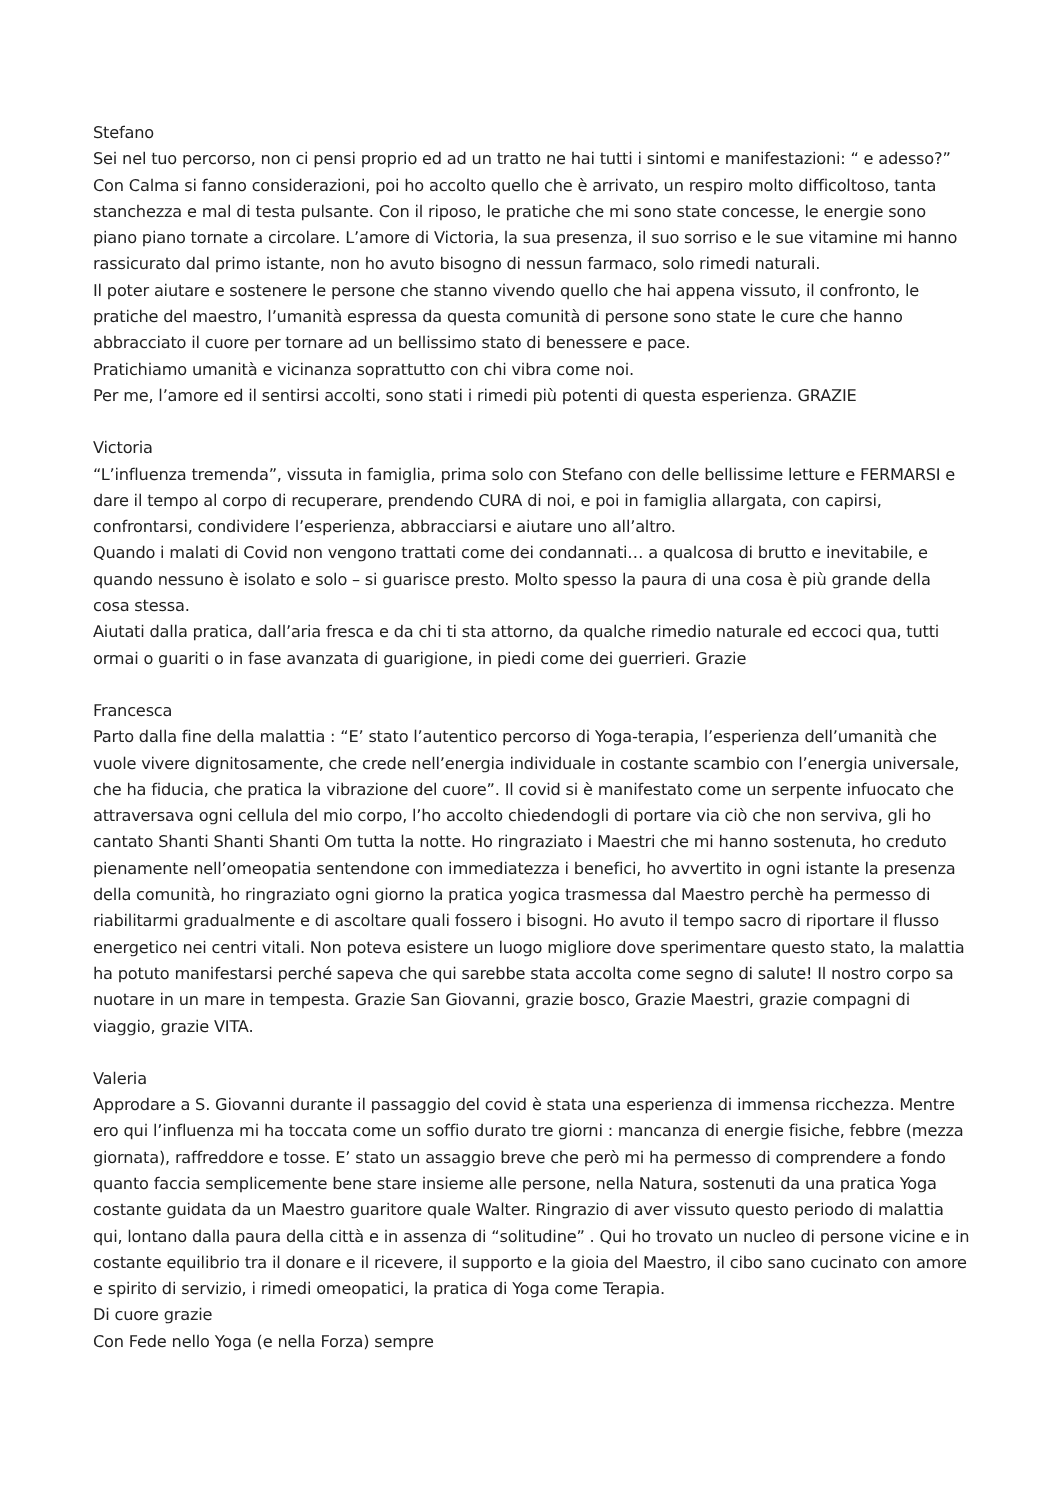Stefano
Sei nel tuo percorso, non ci pensi proprio ed ad un tratto ne hai tutti i sintomi e manifestazioni: “ e adesso?” Con Calma si fanno considerazioni, poi ho accolto quello che è arrivato, un respiro molto difficoltoso, tanta stanchezza e mal di testa pulsante. Con il riposo, le pratiche che mi sono state concesse, le energie sono piano piano tornate a circolare. L’amore di Victoria, la sua presenza, il suo sorriso e le sue vitamine mi hanno rassicurato dal primo istante, non ho avuto bisogno di nessun farmaco, solo rimedi naturali.
Il poter aiutare e sostenere le persone che stanno vivendo quello che hai appena vissuto, il confronto, le pratiche del maestro, l’umanità espressa da questa comunità di persone sono state le cure che hanno abbracciato il cuore per tornare ad un bellissimo stato di benessere e pace.
Pratichiamo umanità e vicinanza soprattutto con chi vibra come noi.
Per me, l’amore ed il sentirsi accolti, sono stati i rimedi più potenti di questa esperienza. GRAZIE
Victoria
“L’influenza tremenda”, vissuta in famiglia, prima solo con Stefano con delle bellissime letture e FERMARSI e dare il tempo al corpo di recuperare, prendendo CURA di noi, e poi in famiglia allargata, con capirsi, confrontarsi, condividere l’esperienza, abbracciarsi e aiutare uno all’altro.
Quando i malati di Covid non vengono trattati come dei condannati… a qualcosa di brutto e inevitabile, e quando nessuno è isolato e solo – si guarisce presto. Molto spesso la paura di una cosa è più grande della cosa stessa.
Aiutati dalla pratica, dall’aria fresca e da chi ti sta attorno, da qualche rimedio naturale ed eccoci qua, tutti ormai o guariti o in fase avanzata di guarigione, in piedi come dei guerrieri. Grazie
Francesca
Parto dalla fine della malattia : “E’ stato l’autentico percorso di Yoga-terapia, l’esperienza dell’umanità che vuole vivere dignitosamente, che crede nell’energia individuale in costante scambio con l’energia universale, che ha fiducia, che pratica la vibrazione del cuore”. Il covid si è manifestato come un serpente infuocato che attraversava ogni cellula del mio corpo, l’ho accolto chiedendogli di portare via ciò che non serviva, gli ho cantato Shanti Shanti Shanti Om tutta la notte. Ho ringraziato i Maestri che mi hanno sostenuta, ho creduto pienamente nell’omeopatia sentendone con immediatezza i benefici, ho avvertito in ogni istante la presenza della comunità, ho ringraziato ogni giorno la pratica yogica trasmessa dal Maestro perchè ha permesso di riabilitarmi gradualmente e di ascoltare quali fossero i bisogni. Ho avuto il tempo sacro di riportare il flusso energetico nei centri vitali. Non poteva esistere un luogo migliore dove sperimentare questo stato, la malattia ha potuto manifestarsi perché sapeva che qui sarebbe stata accolta come segno di salute! Il nostro corpo sa nuotare in un mare in tempesta. Grazie San Giovanni, grazie bosco, Grazie Maestri, grazie compagni di viaggio, grazie VITA.
Valeria
Approdare a S. Giovanni durante il passaggio del covid è stata una esperienza di immensa ricchezza. Mentre ero qui l’influenza mi ha toccata come un soffio durato tre giorni : mancanza di energie fisiche, febbre (mezza giornata), raffreddore e tosse. E’ stato un assaggio breve che però mi ha permesso di comprendere a fondo quanto faccia semplicemente bene stare insieme alle persone, nella Natura, sostenuti da una pratica Yoga costante guidata da un Maestro guaritore quale Walter. Ringrazio di aver vissuto questo periodo di malattia qui, lontano dalla paura della città e in assenza di “solitudine” . Qui ho trovato un nucleo di persone vicine e in costante equilibrio tra il donare e il ricevere, il supporto e la gioia del Maestro, il cibo sano cucinato con amore e spirito di servizio, i rimedi omeopatici, la pratica di Yoga come Terapia.
Di cuore grazie
Con Fede nello Yoga (e nella Forza) sempre